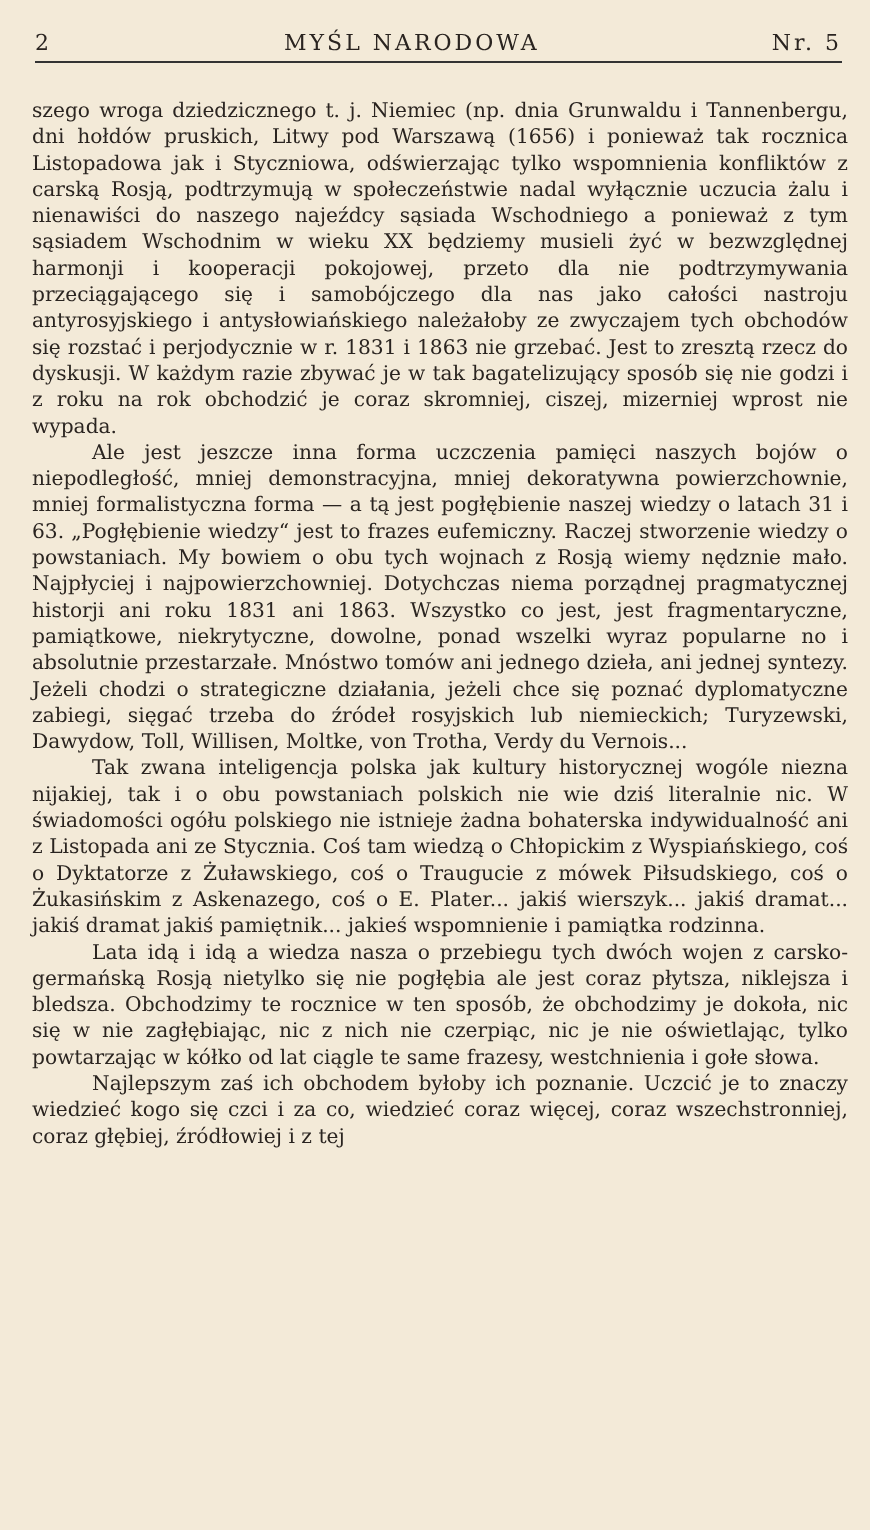2 MYŚL NARODOWA Nr. 5
szego wroga dziedzicznego t. j. Niemiec (np. dnia Grunwaldu i Tannenbergu, dni hołdów pruskich, Litwy pod Warszawą (1656) i ponieważ tak rocznica Listopadowa jak i Styczniowa, odświerzając tylko wspomnienia konfliktów z carską Rosją, podtrzymują w społeczeństwie nadal wyłącznie uczucia żalu i nienawiści do naszego najeźdcy sąsiada Wschodniego a ponieważ z tym sąsiadem Wschodnim w wieku XX będziemy musieli żyć w bezwzględnej harmonji i kooperacji pokojowej, przeto dla nie podtrzymywania przeciągającego się i samobójczego dla nas jako całości nastroju antyrosyjskiego i antysłowiańskiego należałoby ze zwyczajem tych obchodów się rozstać i perjodycznie w r. 1831 i 1863 nie grzebać. Jest to zresztą rzecz do dyskusji. W każdym razie zbywać je w tak bagatelizujący sposób się nie godzi i z roku na rok obchodzić je coraz skromniej, ciszej, mizerniej wprost nie wypada.
Ale jest jeszcze inna forma uczczenia pamięci naszych bojów o niepodległość, mniej demonstracyjna, mniej dekoratywna powierzchownie, mniej formalistyczna forma — a tą jest pogłębienie naszej wiedzy o latach 31 i 63. „Pogłębienie wiedzy“ jest to frazes eufemiczny. Raczej stworzenie wiedzy o powstaniach. My bowiem o obu tych wojnach z Rosją wiemy nędznie mało. Najpłyciej i najpowierzchowniej. Dotychczas niema porządnej pragmatycznej historji ani roku 1831 ani 1863. Wszystko co jest, jest fragmentaryczne, pamiątkowe, niekrytyczne, dowolne, ponad wszelki wyraz popularne no i absolutnie przestarzałe. Mnóstwo tomów ani jednego dzieła, ani jednej syntezy. Jeżeli chodzi o strategiczne działania, jeżeli chce się poznać dyplomatyczne zabiegi, sięgać trzeba do źródeł rosyjskich lub niemieckich; Turyzewski, Dawydow, Toll, Willisen, Moltke, von Trotha, Verdy du Vernois...
Tak zwana inteligencja polska jak kultury historycznej wogóle niezna nijakiej, tak i o obu powstaniach polskich nie wie dziś literalnie nic. W świadomości ogółu polskiego nie istnieje żadna bohaterska indywidualność ani z Listopada ani ze Stycznia. Coś tam wiedzą o Chłopickim z Wyspiańskiego, coś o Dyktatorze z Żuławskiego, coś o Traugucie z mówek Piłsudskiego, coś o Żukasińskim z Askenazego, coś o E. Plater... jakiś wierszyk... jakiś dramat... jakiś dramat jakiś pamiętnik... jakieś wspomnienie i pamiątka rodzinna.
Lata idą i idą a wiedza nasza o przebiegu tych dwóch wojen z carsko-germańską Rosją nietylko się nie pogłębia ale jest coraz płytsza, niklejsza i bledsza. Obchodzimy te rocznice w ten sposób, że obchodzimy je dokoła, nic się w nie zagłębiając, nic z nich nie czerpiąc, nic je nie oświetlając, tylko powtarzając w kółko od lat ciągle te same frazesy, westchnienia i gołe słowa.
Najlepszym zaś ich obchodem byłoby ich poznanie. Uczcić je to znaczy wiedzieć kogo się czci i za co, wiedzieć coraz więcej, coraz wszechstronniej, coraz głębiej, źródłowiej i z tej